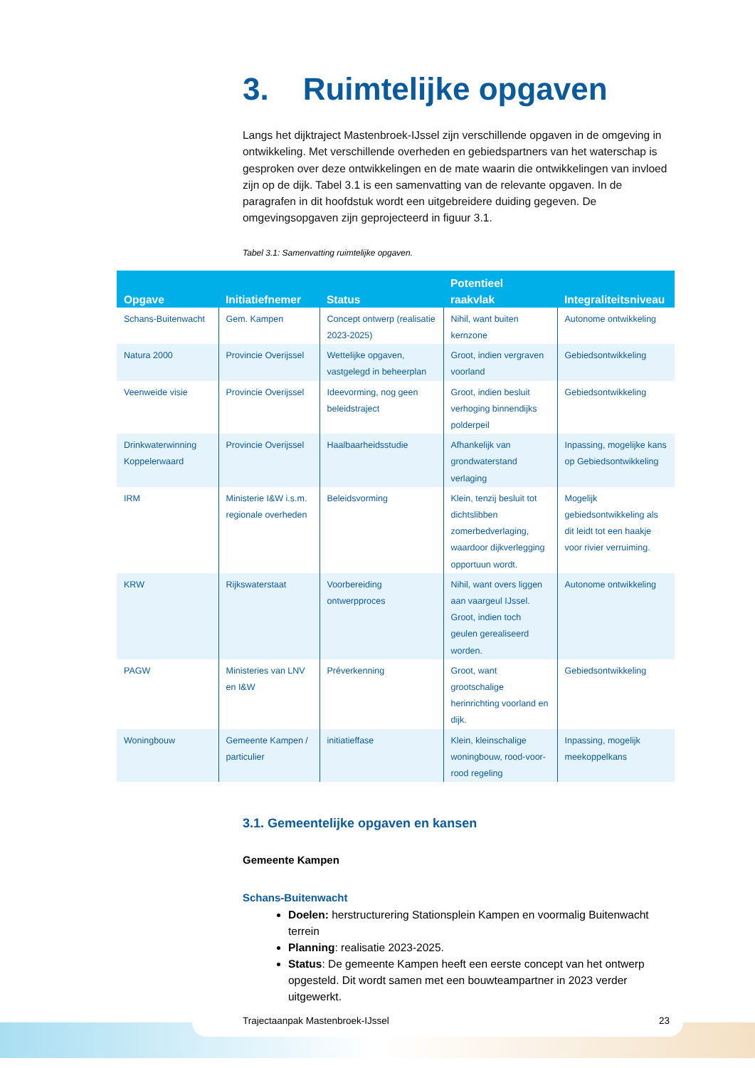3. Ruimtelijke opgaven
Langs het dijktraject Mastenbroek-IJssel zijn verschillende opgaven in de omgeving in ontwikkeling. Met verschillende overheden en gebiedspartners van het waterschap is gesproken over deze ontwikkelingen en de mate waarin die ontwikkelingen van invloed zijn op de dijk. Tabel 3.1 is een samenvatting van de relevante opgaven. In de paragrafen in dit hoofdstuk wordt een uitgebreidere duiding gegeven. De omgevingsopgaven zijn geprojecteerd in figuur 3.1.
Tabel 3.1: Samenvatting ruimtelijke opgaven.
| Opgave | Initiatiefnemer | Status | Potentieel raakvlak | Integraliteitsniveau |
| --- | --- | --- | --- | --- |
| Schans-Buitenwacht | Gem. Kampen | Concept ontwerp (realisatie 2023-2025) | Nihil, want buiten kernzone | Autonome ontwikkeling |
| Natura 2000 | Provincie Overijssel | Wettelijke opgaven, vastgelegd in beheerplan | Groot, indien vergraven voorland | Gebiedsontwikkeling |
| Veenweide visie | Provincie Overijssel | Ideevorming, nog geen beleidstraject | Groot, indien besluit verhoging binnendijks polderpeil | Gebiedsontwikkeling |
| Drinkwaterwinning Koppelerwaard | Provincie Overijssel | Haalbaarheidsstudie | Afhankelijk van grondwaterstand verlaging | Inpassing, mogelijke kans op Gebiedsontwikkeling |
| IRM | Ministerie I&W i.s.m. regionale overheden | Beleidsvorming | Klein, tenzij besluit tot dichtslibben zomerbedverlaging, waardoor dijkverlegging opportuun wordt. | Mogelijk gebiedsontwikkeling als dit leidt tot een haakje voor rivier verruiming. |
| KRW | Rijkswaterstaat | Voorbereiding ontwerpproces | Nihil, want overs liggen aan vaargeul IJssel. Groot, indien toch geulen gerealiseerd worden. | Autonome ontwikkeling |
| PAGW | Ministeries van LNV en I&W | Préverkenning | Groot, want grootschalige herinrichting voorland en dijk. | Gebiedsontwikkeling |
| Woningbouw | Gemeente Kampen / particulier | initiatieffase | Klein, kleinschalige woningbouw, rood-voor-rood regeling | Inpassing, mogelijk meekoppelkans |
3.1. Gemeentelijke opgaven en kansen
Gemeente Kampen
Schans-Buitenwacht
Doelen: herstructurering Stationsplein Kampen en voormalig Buitenwacht terrein
Planning: realisatie 2023-2025.
Status: De gemeente Kampen heeft een eerste concept van het ontwerp opgesteld. Dit wordt samen met een bouwteampartner in 2023 verder uitgewerkt.
Trajectaanpak Mastenbroek-IJssel 23